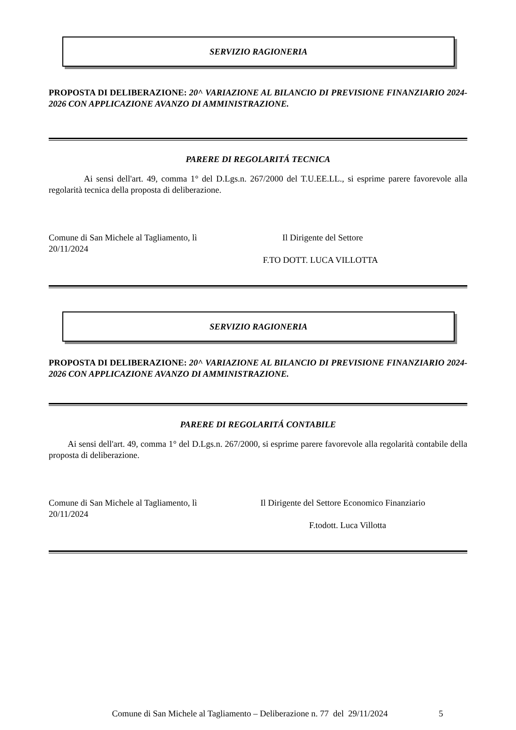SERVIZIO RAGIONERIA
PROPOSTA DI DELIBERAZIONE: 20^ VARIAZIONE AL BILANCIO DI PREVISIONE FINANZIARIO 2024-2026 CON APPLICAZIONE AVANZO DI AMMINISTRAZIONE.
PARERE DI REGOLARITÁ TECNICA
Ai sensi dell'art. 49, comma 1° del D.Lgs.n. 267/2000 del T.U.EE.LL., si esprime parere favorevole alla regolarità tecnica della proposta di deliberazione.
Comune di San Michele al Tagliamento, lì
20/11/2024
Il Dirigente del Settore
F.TO DOTT. LUCA VILLOTTA
SERVIZIO RAGIONERIA
PROPOSTA DI DELIBERAZIONE: 20^ VARIAZIONE AL BILANCIO DI PREVISIONE FINANZIARIO 2024-2026 CON APPLICAZIONE AVANZO DI AMMINISTRAZIONE.
PARERE DI REGOLARITÁ CONTABILE
Ai sensi dell'art. 49, comma 1° del D.Lgs.n. 267/2000, si esprime parere favorevole alla regolarità contabile della proposta di deliberazione.
Comune di San Michele al Tagliamento, lì
20/11/2024
Il Dirigente del Settore Economico Finanziario
F.todott. Luca Villotta
Comune di San Michele al Tagliamento – Deliberazione n. 77 del 29/11/2024 5